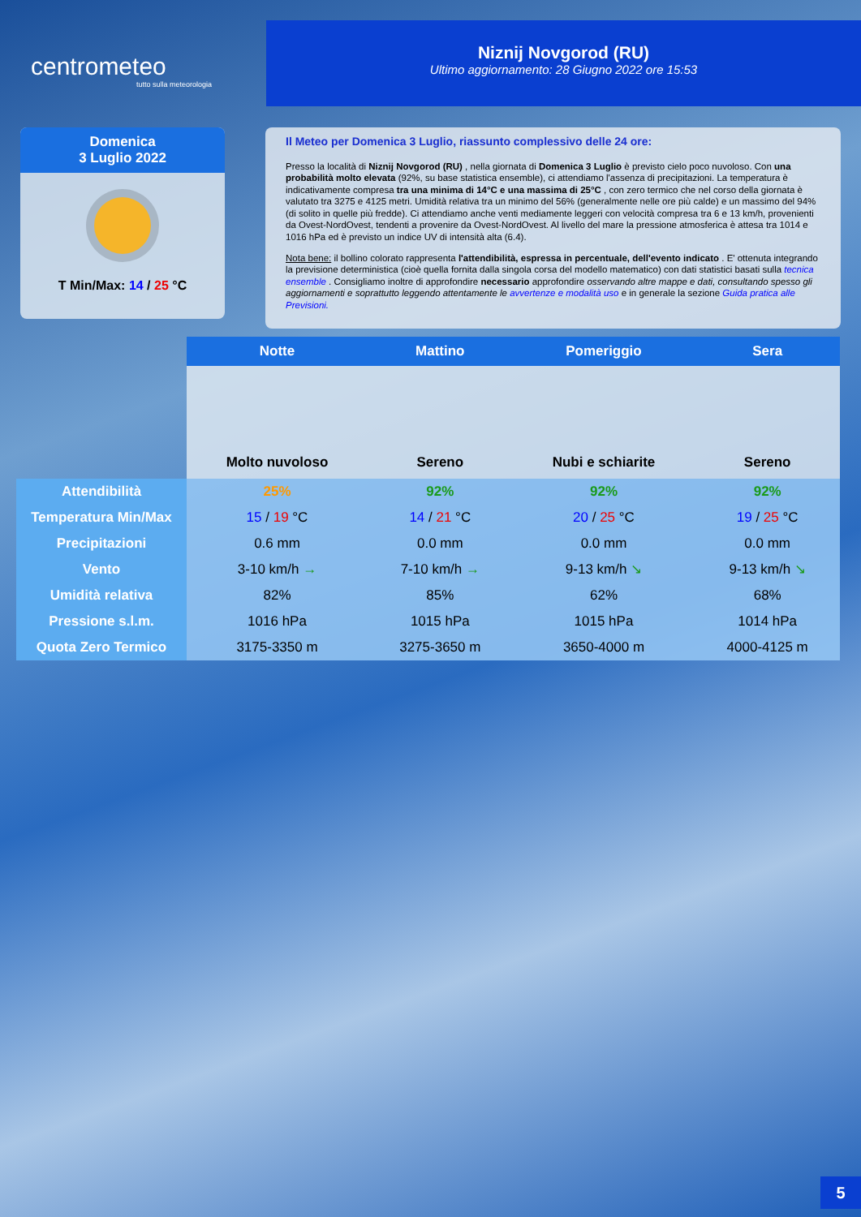centrometeo
tutto sulla meteorologia
Niznij Novgorod (RU)
Ultimo aggiornamento: 28 Giugno 2022 ore 15:53
Domenica
3 Luglio 2022
T Min/Max: 14 / 25 °C
Il Meteo per Domenica 3 Luglio, riassunto complessivo delle 24 ore:
Presso la località di Niznij Novgorod (RU) , nella giornata di Domenica 3 Luglio è previsto cielo poco nuvoloso. Con una probabilità molto elevata (92%, su base statistica ensemble), ci attendiamo l'assenza di precipitazioni. La temperatura è indicativamente compresa tra una minima di 14°C e una massima di 25°C , con zero termico che nel corso della giornata è valutato tra 3275 e 4125 metri. Umidità relativa tra un minimo del 56% (generalmente nelle ore più calde) e un massimo del 94% (di solito in quelle più fredde). Ci attendiamo anche venti mediamente leggeri con velocità compresa tra 6 e 13 km/h, provenienti da Ovest-NordOvest, tendenti a provenire da Ovest-NordOvest. Al livello del mare la pressione atmosferica è attesa tra 1014 e 1016 hPa ed è previsto un indice UV di intensità alta (6.4).
Nota bene: il bollino colorato rappresenta l'attendibilità, espressa in percentuale, dell'evento indicato . E' ottenuta integrando la previsione deterministica (cioè quella fornita dalla singola corsa del modello matematico) con dati statistici basati sulla tecnica ensemble . Consigliamo inoltre di approfondire necessario approfondire osservando altre mappe e dati, consultando spesso gli aggiornamenti e soprattutto leggendo attentamente le avvertenze e modalità uso e in generale la sezione Guida pratica alle Previsioni.
| | Notte | Mattino | Pomeriggio | Sera |
| --- | --- | --- | --- | --- |
| | Molto nuvoloso | Sereno | Nubi e schiarite | Sereno |
| Attendibilità | 25% | 92% | 92% | 92% |
| Temperatura Min/Max | 15 / 19 °C | 14 / 21 °C | 20 / 25 °C | 19 / 25 °C |
| Precipitazioni | 0.6 mm | 0.0 mm | 0.0 mm | 0.0 mm |
| Vento | 3-10 km/h → | 7-10 km/h → | 9-13 km/h ↘ | 9-13 km/h ↘ |
| Umidità relativa | 82% | 85% | 62% | 68% |
| Pressione s.l.m. | 1016 hPa | 1015 hPa | 1015 hPa | 1014 hPa |
| Quota Zero Termico | 3175-3350 m | 3275-3650 m | 3650-4000 m | 4000-4125 m |
5